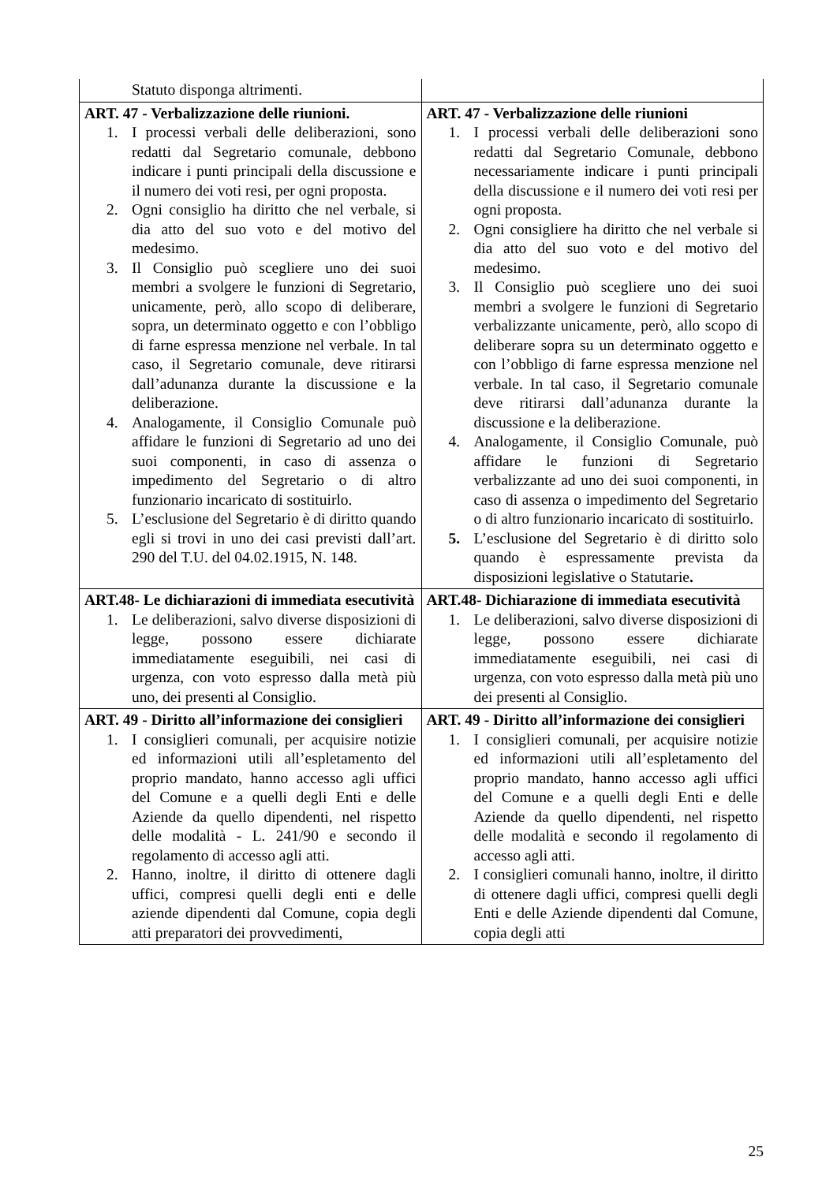| Statuto disponga altrimenti. | |
| ART. 47 - Verbalizzazione delle riunioni. 1. I processi verbali delle deliberazioni, sono redatti dal Segretario comunale, debbono indicare i punti principali della discussione e il numero dei voti resi, per ogni proposta. 2. Ogni consiglio ha diritto che nel verbale, si dia atto del suo voto e del motivo del medesimo. 3. Il Consiglio può scegliere uno dei suoi membri a svolgere le funzioni di Segretario, unicamente, però, allo scopo di deliberare, sopra, un determinato oggetto e con l’obbligo di farne espressa menzione nel verbale. In tal caso, il Segretario comunale, deve ritirarsi dall’adunanza durante la discussione e la deliberazione. 4. Analogamente, il Consiglio Comunale può affidare le funzioni di Segretario ad uno dei suoi componenti, in caso di assenza o impedimento del Segretario o di altro funzionario incaricato di sostituirlo. 5. L’esclusione del Segretario è di diritto quando egli si trovi in uno dei casi previsti dall’art. 290 del T.U. del 04.02.1915, N. 148. | ART. 47 - Verbalizzazione delle riunioni 1. I processi verbali delle deliberazioni sono redatti dal Segretario Comunale, debbono necessariamente indicare i punti principali della discussione e il numero dei voti resi per ogni proposta. 2. Ogni consigliere ha diritto che nel verbale si dia atto del suo voto e del motivo del medesimo. 3. Il Consiglio può scegliere uno dei suoi membri a svolgere le funzioni di Segretario verbalizzante unicamente, però, allo scopo di deliberare sopra su un determinato oggetto e con l’obbligo di farne espressa menzione nel verbale. In tal caso, il Segretario comunale deve ritirarsi dall’adunanza durante la discussione e la deliberazione. 4. Analogamente, il Consiglio Comunale, può affidare le funzioni di Segretario verbalizzante ad uno dei suoi componenti, in caso di assenza o impedimento del Segretario o di altro funzionario incaricato di sostituirlo. 5. L’esclusione del Segretario è di diritto solo quando è espressamente prevista da disposizioni legislative o Statutarie . |
| ART.48- Le dichiarazioni di immediata esecutività 1. Le deliberazioni, salvo diverse disposizioni di legge, possono essere dichiarate immediatamente eseguibili, nei casi di urgenza, con voto espresso dalla metà più uno, dei presenti al Consiglio. | ART.48- Dichiarazione di immediata esecutività 1. Le deliberazioni, salvo diverse disposizioni di legge, possono essere dichiarate immediatamente eseguibili, nei casi di urgenza, con voto espresso dalla metà più uno dei presenti al Consiglio. |
| ART. 49 - Diritto all’informazione dei consiglieri 1. I consiglieri comunali, per acquisire notizie ed informazioni utili all’espletamento del proprio mandato, hanno accesso agli uffici del Comune e a quelli degli Enti e delle Aziende da quello dipendenti, nel rispetto delle modalità - L. 241/90 e secondo il regolamento di accesso agli atti. 2. Hanno, inoltre, il diritto di ottenere dagli uffici, compresi quelli degli enti e delle aziende dipendenti dal Comune, copia degli atti preparatori dei provvedimenti, | ART. 49 - Diritto all’informazione dei consiglieri 1. I consiglieri comunali, per acquisire notizie ed informazioni utili all’espletamento del proprio mandato, hanno accesso agli uffici del Comune e a quelli degli Enti e delle Aziende da quello dipendenti, nel rispetto delle modalità e secondo il regolamento di accesso agli atti. 2. I consiglieri comunali hanno, inoltre, il diritto di ottenere dagli uffici, compresi quelli degli Enti e delle Aziende dipendenti dal Comune, copia degli atti |
25